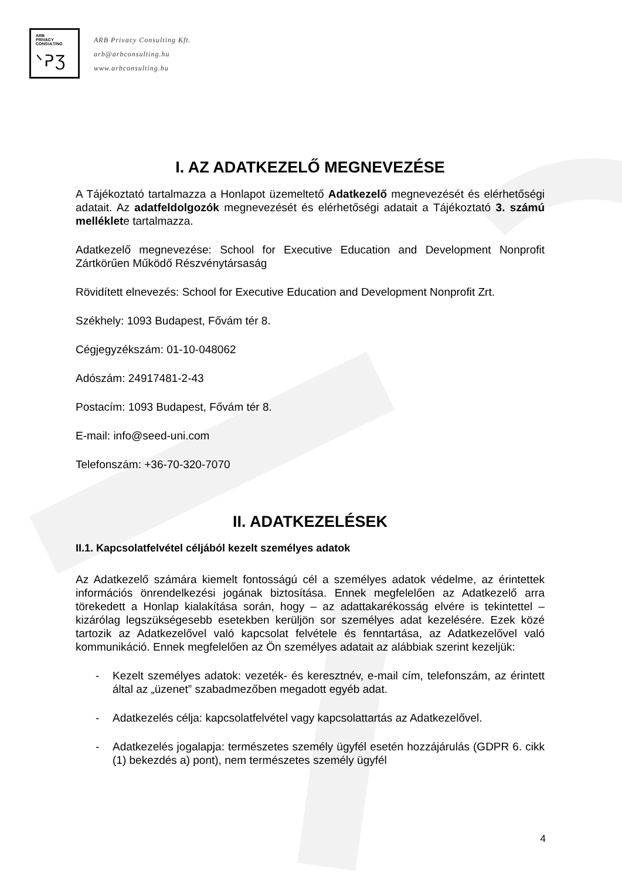ARB
PRIVACY
CONSULTING
ᐠᕈƷ
ARB Privacy Consulting Kft.
arb@arbconsulting.hu
www.arbconsulting.hu
I. AZ ADATKEZELŐ MEGNEVEZÉSE
A Tájékoztató tartalmazza a Honlapot üzemeltető Adatkezelő megnevezését és elérhetőségi adatait. Az adatfeldolgozók megnevezését és elérhetőségi adatait a Tájékoztató 3. számú melléklete tartalmazza.
Adatkezelő megnevezése: School for Executive Education and Development Nonprofit Zártkörűen Működő Részvénytársaság
Rövidített elnevezés: School for Executive Education and Development Nonprofit Zrt.
Székhely: 1093 Budapest, Fővám tér 8.
Cégjegyzékszám: 01-10-048062
Adószám: 24917481-2-43
Postacím: 1093 Budapest, Fővám tér 8.
E-mail: info@seed-uni.com
Telefonszám: +36-70-320-7070
II. ADATKEZELÉSEK
II.1. Kapcsolatfelvétel céljából kezelt személyes adatok
Az Adatkezelő számára kiemelt fontosságú cél a személyes adatok védelme, az érintettek információs önrendelkezési jogának biztosítása. Ennek megfelelően az Adatkezelő arra törekedett a Honlap kialakítása során, hogy – az adattakarékosság elvére is tekintettel – kizárólag legszükségesebb esetekben kerüljön sor személyes adat kezelésére. Ezek közé tartozik az Adatkezelővel való kapcsolat felvétele és fenntartása, az Adatkezelővel való kommunikáció. Ennek megfelelően az Ön személyes adatait az alábbiak szerint kezeljük:
- Kezelt személyes adatok: vezeték- és keresztnév, e-mail cím, telefonszám, az érintett által az „üzenet” szabadmezőben megadott egyéb adat.
- Adatkezelés célja: kapcsolatfelvétel vagy kapcsolattartás az Adatkezelővel.
- Adatkezelés jogalapja: természetes személy ügyfél esetén hozzájárulás (GDPR 6. cikk (1) bekezdés a) pont), nem természetes személy ügyfél
4